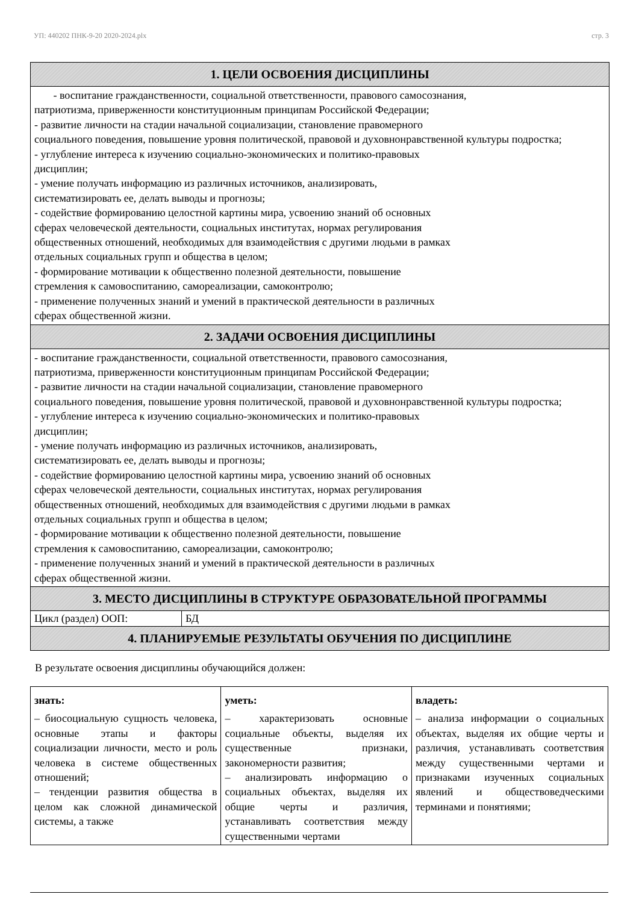УП: 440202 ПНК-9-20 2020-2024.plx стр. 3
1. ЦЕЛИ ОСВОЕНИЯ ДИСЦИПЛИНЫ
- воспитание гражданственности, социальной ответственности, правового самосознания,
патриотизма, приверженности конституционным принципам Российской Федерации;
- развитие личности на стадии начальной социализации, становление правомерного
социального поведения, повышение уровня политической, правовой и духовнонравственной культуры подростка;
- углубление интереса к изучению социально-экономических и политико-правовых
дисциплин;
- умение получать информацию из различных источников, анализировать,
систематизировать ее, делать выводы и прогнозы;
- содействие формированию целостной картины мира, усвоению знаний об основных
сферах человеческой деятельности, социальных институтах, нормах регулирования
общественных отношений, необходимых для взаимодействия с другими людьми в рамках
отдельных социальных групп и общества в целом;
- формирование мотивации к общественно полезной деятельности, повышение
стремления к самовоспитанию, самореализации, самоконтролю;
- применение полученных знаний и умений в практической деятельности в различных
сферах общественной жизни.
2. ЗАДАЧИ ОСВОЕНИЯ ДИСЦИПЛИНЫ
- воспитание гражданственности, социальной ответственности, правового самосознания,
патриотизма, приверженности конституционным принципам Российской Федерации;
- развитие личности на стадии начальной социализации, становление правомерного
социального поведения, повышение уровня политической, правовой и духовнонравственной культуры подростка;
- углубление интереса к изучению социально-экономических и политико-правовых
дисциплин;
- умение получать информацию из различных источников, анализировать,
систематизировать ее, делать выводы и прогнозы;
- содействие формированию целостной картины мира, усвоению знаний об основных
сферах человеческой деятельности, социальных институтах, нормах регулирования
общественных отношений, необходимых для взаимодействия с другими людьми в рамках
отдельных социальных групп и общества в целом;
- формирование мотивации к общественно полезной деятельности, повышение
стремления к самовоспитанию, самореализации, самоконтролю;
- применение полученных знаний и умений в практической деятельности в различных
сферах общественной жизни.
3. МЕСТО ДИСЦИПЛИНЫ В СТРУКТУРЕ ОБРАЗОВАТЕЛЬНОЙ ПРОГРАММЫ
Цикл (раздел) ООП: БД
4. ПЛАНИРУЕМЫЕ РЕЗУЛЬТАТЫ ОБУЧЕНИЯ ПО ДИСЦИПЛИНЕ
В результате освоения дисциплины обучающийся должен:
| знать: | уметь: | владеть: |
| --- | --- | --- |
| – биосоциальную сущность человека, основные этапы и факторы социализации личности, место и роль человека в системе общественных отношений; – тенденции развития общества в целом как сложной динамической системы, а также | – характеризовать основные социальные объекты, выделяя их существенные признаки, закономерности развития; – анализировать информацию о социальных объектах, выделяя их общие черты и различия, устанавливать соответствия между существенными чертами | – анализа информации о социальных объектах, выделяя их общие черты и различия, устанавливать соответствия между существенными чертами и признаками изученных социальных явлений и обществоведческими терминами и понятиями; |